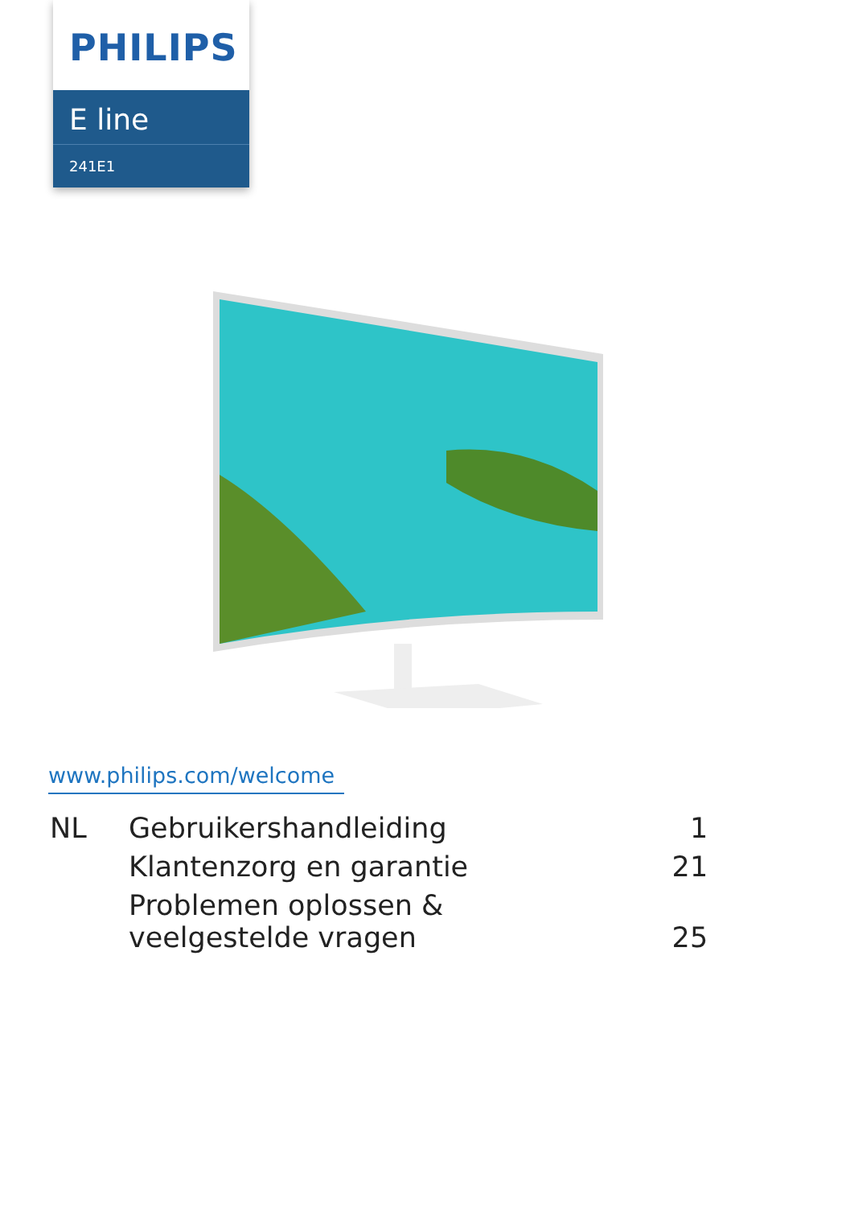PHILIPS
E line
241E1
www.philips.com/welcome
| NL | Gebruikershandleiding | 1 |
| | Klantenzorg en garantie | 21 |
| | Problemen oplossen & veelgestelde vragen | 25 |